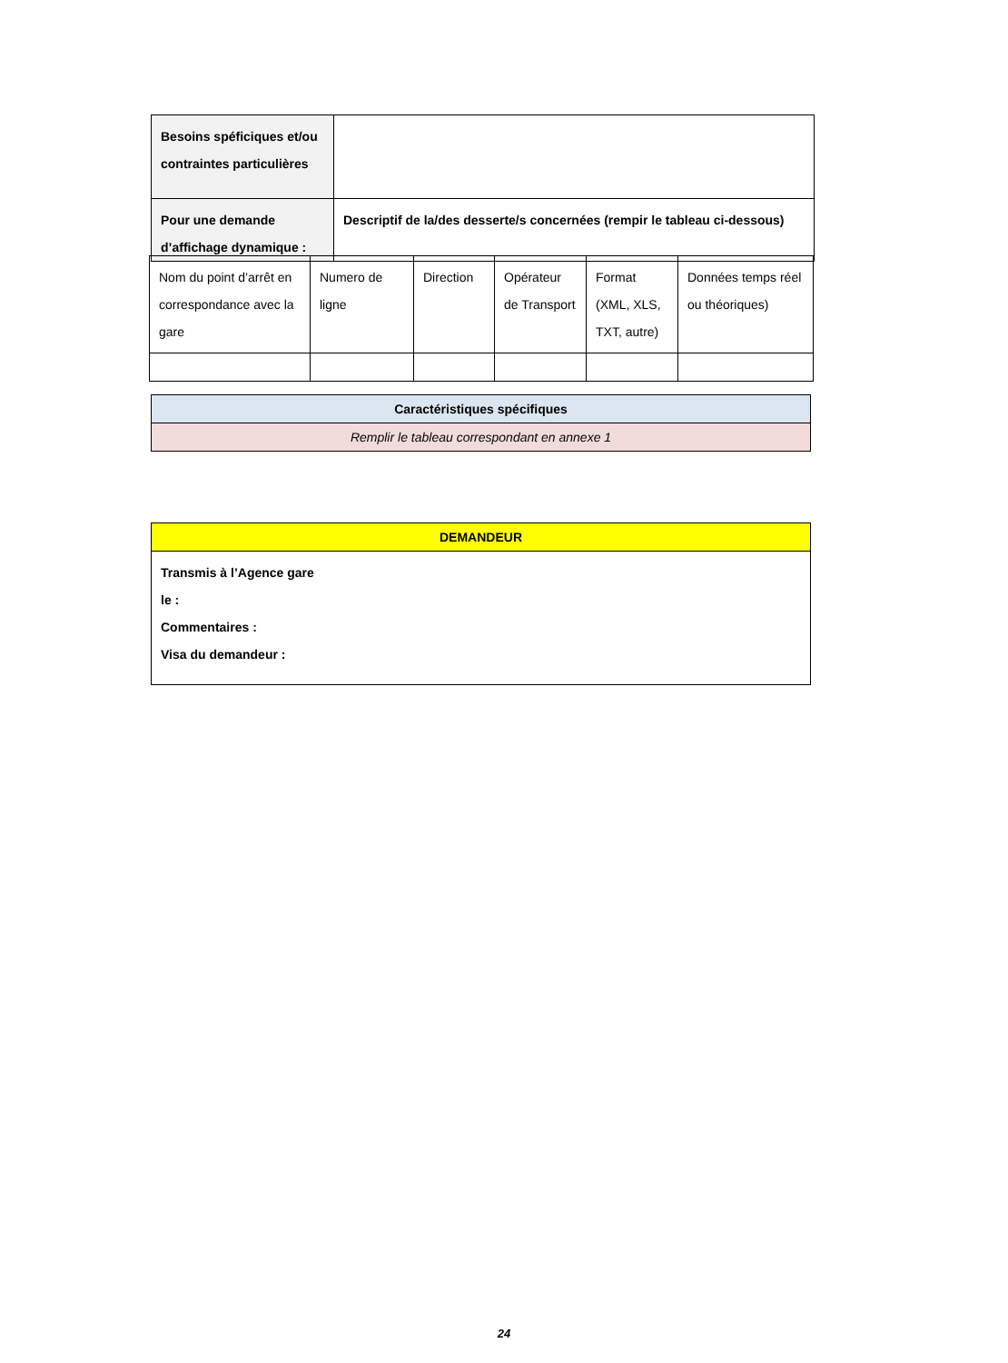| Besoins spéficiques et/ou contraintes particulières | |
| Pour une demande d’affichage dynamique : | Descriptif de la/des desserte/s concernées (rempir le tableau ci-dessous) |
| Nom du point d’arrêt en correspondance avec la gare | Numero de ligne | Direction | Opérateur de Transport | Format (XML, XLS, TXT, autre) | Données temps réel ou théoriques) |
| Caractéristiques spécifiques |
| --- |
| Remplir le tableau correspondant en annexe 1 |
| DEMANDEUR |
| --- |
| Transmis à l’Agence gare le : Commentaires : Visa du demandeur : |
24